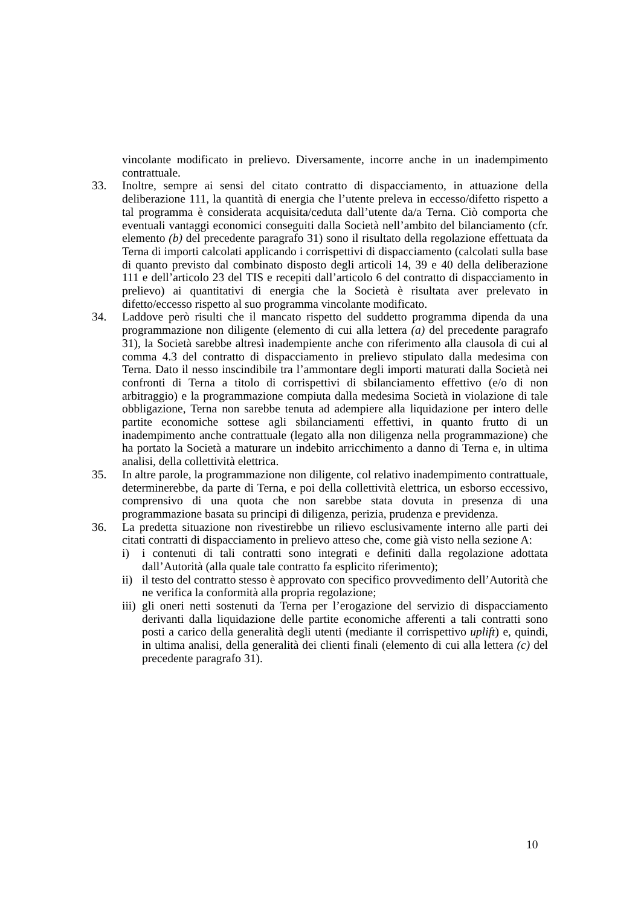vincolante modificato in prelievo. Diversamente, incorre anche in un inadempimento contrattuale.
33. Inoltre, sempre ai sensi del citato contratto di dispacciamento, in attuazione della deliberazione 111, la quantità di energia che l’utente preleva in eccesso/difetto rispetto a tal programma è considerata acquisita/ceduta dall’utente da/a Terna. Ciò comporta che eventuali vantaggi economici conseguiti dalla Società nell’ambito del bilanciamento (cfr. elemento (b) del precedente paragrafo 31) sono il risultato della regolazione effettuata da Terna di importi calcolati applicando i corrispettivi di dispacciamento (calcolati sulla base di quanto previsto dal combinato disposto degli articoli 14, 39 e 40 della deliberazione 111 e dell’articolo 23 del TIS e recepiti dall’articolo 6 del contratto di dispacciamento in prelievo) ai quantitativi di energia che la Società è risultata aver prelevato in difetto/eccesso rispetto al suo programma vincolante modificato.
34. Laddove però risulti che il mancato rispetto del suddetto programma dipenda da una programmazione non diligente (elemento di cui alla lettera (a) del precedente paragrafo 31), la Società sarebbe altresì inadempiente anche con riferimento alla clausola di cui al comma 4.3 del contratto di dispacciamento in prelievo stipulato dalla medesima con Terna. Dato il nesso inscindibile tra l’ammontare degli importi maturati dalla Società nei confronti di Terna a titolo di corrispettivi di sbilanciamento effettivo (e/o di non arbitraggio) e la programmazione compiuta dalla medesima Società in violazione di tale obbligazione, Terna non sarebbe tenuta ad adempiere alla liquidazione per intero delle partite economiche sottese agli sbilanciamenti effettivi, in quanto frutto di un inadempimento anche contrattuale (legato alla non diligenza nella programmazione) che ha portato la Società a maturare un indebito arricchimento a danno di Terna e, in ultima analisi, della collettività elettrica.
35. In altre parole, la programmazione non diligente, col relativo inadempimento contrattuale, determinerebbe, da parte di Terna, e poi della collettività elettrica, un esborso eccessivo, comprensivo di una quota che non sarebbe stata dovuta in presenza di una programmazione basata su principi di diligenza, perizia, prudenza e previdenza.
36. La predetta situazione non rivestirebbe un rilievo esclusivamente interno alle parti dei citati contratti di dispacciamento in prelievo atteso che, come già visto nella sezione A:
i) i contenuti di tali contratti sono integrati e definiti dalla regolazione adottata dall’Autorità (alla quale tale contratto fa esplicito riferimento);
ii)
il testo del contratto stesso è approvato con specifico provvedimento dell’Autorità che ne verifica la conformità alla propria regolazione;
iii)
gli oneri netti sostenuti da Terna per l’erogazione del servizio di dispacciamento derivanti dalla liquidazione delle partite economiche afferenti a tali contratti sono posti a carico della generalità degli utenti (mediante il corrispettivo uplift) e, quindi, in ultima analisi, della generalità dei clienti finali (elemento di cui alla lettera (c) del precedente paragrafo 31).
10